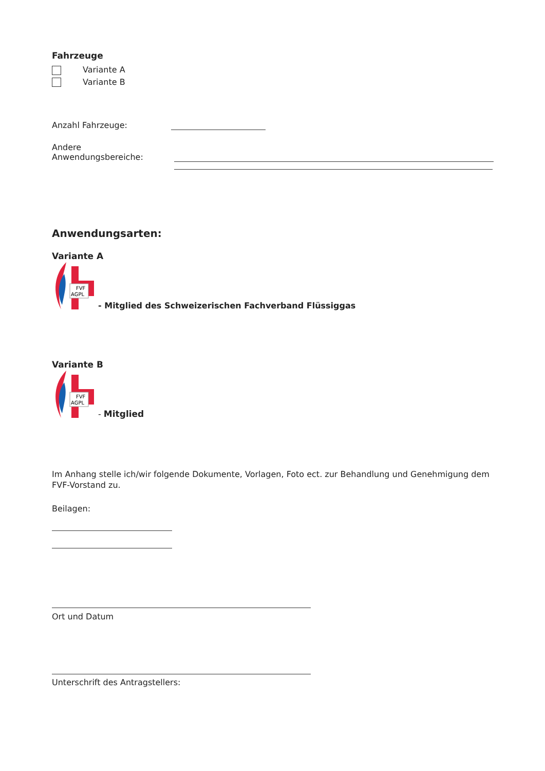Fahrzeuge
Variante A
Variante B
Anzahl Fahrzeuge:
Andere Anwendungsbereiche:
Anwendungsarten:
Variante A
FVF
AGPL
- Mitglied des Schweizerischen Fachverband Flüssiggas
Variante B
FVF
AGPL
- Mitglied
Im Anhang stelle ich/wir folgende Dokumente, Vorlagen, Foto ect. zur Behandlung und Genehmigung dem FVF-Vorstand zu.
Beilagen:
Ort und Datum
Unterschrift des Antragstellers: